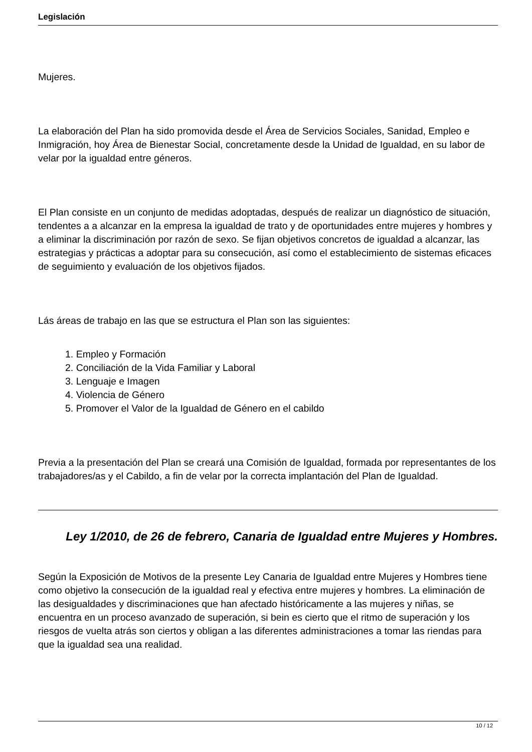Legislación
Mujeres.
La elaboración del Plan ha sido promovida desde el Área de Servicios Sociales, Sanidad, Empleo e Inmigración, hoy Área de Bienestar Social, concretamente desde la Unidad de Igualdad, en su labor de velar por la igualdad entre géneros.
El Plan consiste en un conjunto de medidas adoptadas, después de realizar un diagnóstico de situación, tendentes a a alcanzar en la empresa la igualdad de trato y de oportunidades entre mujeres y hombres y a eliminar la discriminación por razón de sexo. Se fijan objetivos concretos de igualdad a alcanzar, las estrategias y prácticas a adoptar para su consecución, así como el establecimiento de sistemas eficaces de seguimiento y evaluación de los objetivos fijados.
Lás áreas de trabajo en las que se estructura el Plan son las siguientes:
1. Empleo y Formación
2. Conciliación de la Vida Familiar y Laboral
3. Lenguaje e Imagen
4. Violencia de Género
5. Promover el Valor de la Igualdad de Género en el cabildo
Previa a la presentación del Plan se creará una Comisión de Igualdad, formada por representantes de los trabajadores/as y el Cabildo, a fin de velar por la correcta implantación del Plan de Igualdad.
Ley 1/2010, de 26 de febrero, Canaria de Igualdad entre Mujeres y Hombres.
Según la Exposición de Motivos de la presente Ley Canaria de Igualdad entre Mujeres y Hombres tiene como objetivo la consecución de la igualdad real y efectiva entre mujeres y hombres. La eliminación de las desigualdades y discriminaciones que han afectado históricamente a las mujeres y niñas, se encuentra en un proceso avanzado de superación, si bein es cierto que el ritmo de superación y los riesgos de vuelta atrás son ciertos y obligan a las diferentes administraciones a tomar las riendas para que la igualdad sea una realidad.
10 / 12